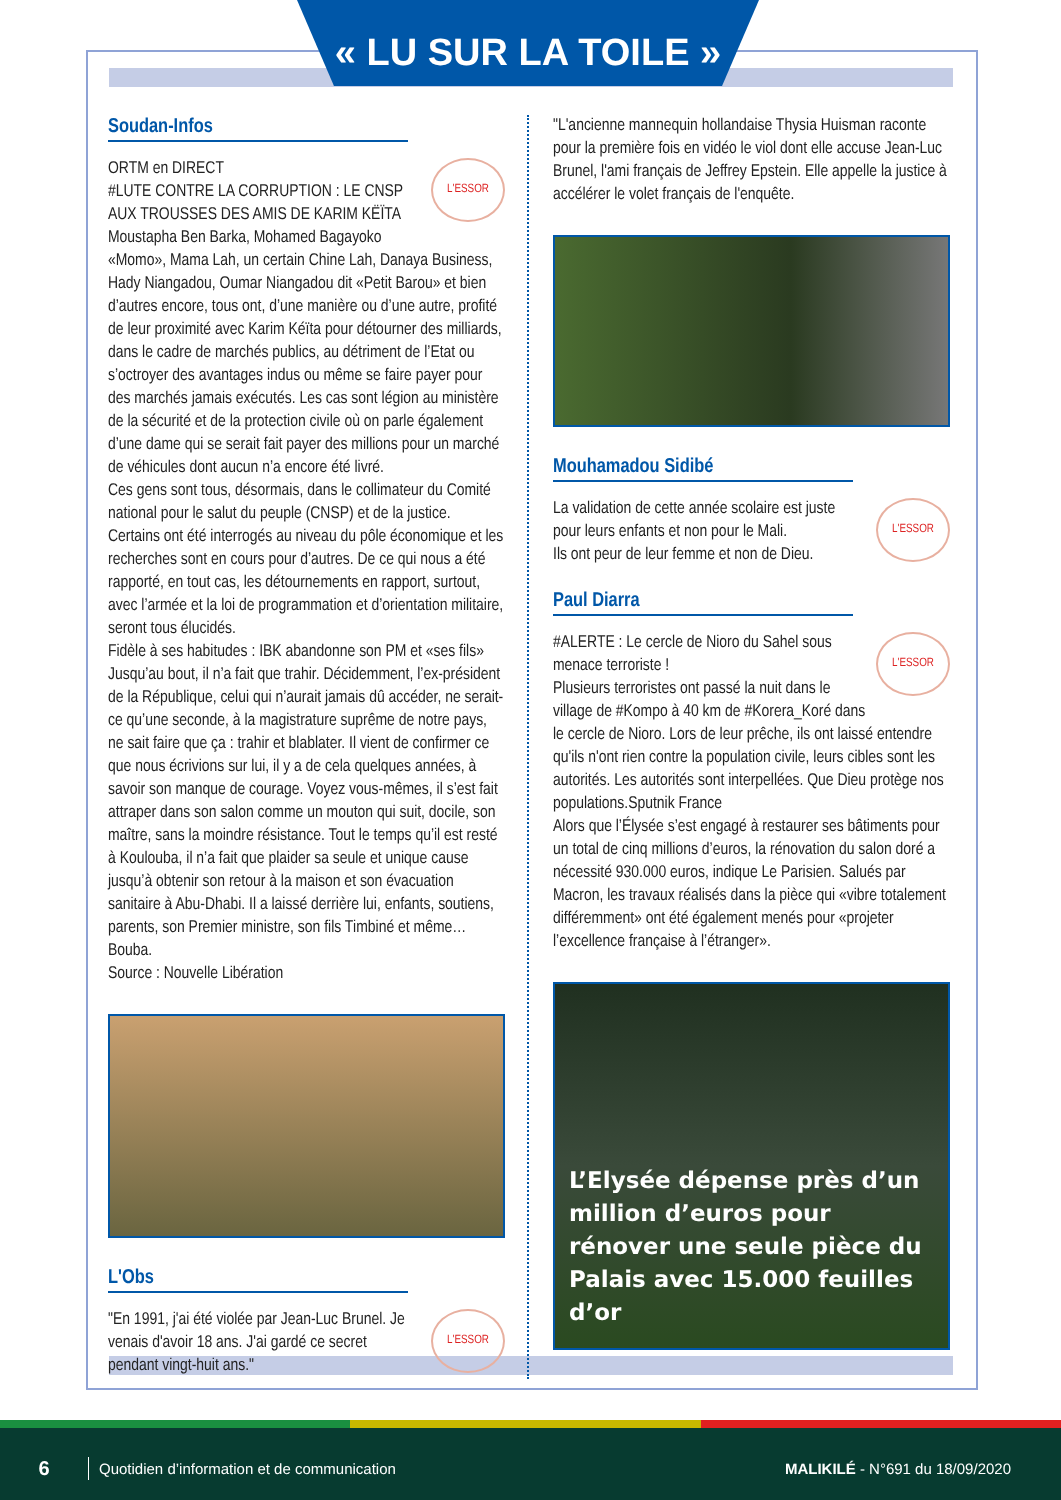« LU SUR LA TOILE »
Soudan-Infos
L'ESSOR
ORTM en DIRECT
#LUTE CONTRE LA CORRUPTION : LE CNSP AUX TROUSSES DES AMIS DE KARIM KËÏTA
Moustapha Ben Barka, Mohamed Bagayoko «Momo», Mama Lah, un certain Chine Lah, Danaya Business, Hady Niangadou, Oumar Niangadou dit «Petit Barou» et bien d’autres encore, tous ont, d’une manière ou d’une autre, profité de leur proximité avec Karim Kéïta pour détourner des milliards, dans le cadre de marchés publics, au détriment de l’Etat ou s’octroyer des avantages indus ou même se faire payer pour des marchés jamais exécutés. Les cas sont légion au ministère de la sécurité et de la protection civile où on parle également d’une dame qui se serait fait payer des millions pour un marché de véhicules dont aucun n’a encore été livré.
Ces gens sont tous, désormais, dans le collimateur du Comité national pour le salut du peuple (CNSP) et de la justice. Certains ont été interrogés au niveau du pôle économique et les recherches sont en cours pour d’autres. De ce qui nous a été rapporté, en tout cas, les détournements en rapport, surtout, avec l’armée et la loi de programmation et d’orientation militaire, seront tous élucidés.
Fidèle à ses habitudes : IBK abandonne son PM et «ses fils»
Jusqu’au bout, il n’a fait que trahir. Décidemment, l’ex-président de la République, celui qui n’aurait jamais dû accéder, ne serait-ce qu’une seconde, à la magistrature suprême de notre pays, ne sait faire que ça : trahir et blablater. Il vient de confirmer ce que nous écrivions sur lui, il y a de cela quelques années, à savoir son manque de courage. Voyez vous-mêmes, il s’est fait attraper dans son salon comme un mouton qui suit, docile, son maître, sans la moindre résistance. Tout le temps qu’il est resté à Koulouba, il n’a fait que plaider sa seule et unique cause jusqu’à obtenir son retour à la maison et son évacuation sanitaire à Abu-Dhabi. Il a laissé derrière lui, enfants, soutiens, parents, son Premier ministre, son fils Timbiné et même… Bouba.
Source : Nouvelle Libération
L'Obs
L'ESSOR
"En 1991, j'ai été violée par Jean-Luc Brunel. Je venais d'avoir 18 ans. J'ai gardé ce secret pendant vingt-huit ans."
"L'ancienne mannequin hollandaise Thysia Huisman raconte pour la première fois en vidéo le viol dont elle accuse Jean-Luc Brunel, l'ami français de Jeffrey Epstein. Elle appelle la justice à accélérer le volet français de l'enquête.
Mouhamadou Sidibé
L'ESSOR
La validation de cette année scolaire est juste pour leurs enfants et non pour le Mali.
Ils ont peur de leur femme et non de Dieu.
Paul Diarra
L'ESSOR
#ALERTE : Le cercle de Nioro du Sahel sous menace terroriste !
Plusieurs terroristes ont passé la nuit dans le village de #Kompo à 40 km de #Korera_Koré dans le cercle de Nioro. Lors de leur prêche, ils ont laissé entendre qu'ils n'ont rien contre la population civile, leurs cibles sont les autorités. Les autorités sont interpellées. Que Dieu protège nos populations.Sputnik France
Alors que l’Élysée s’est engagé à restaurer ses bâtiments pour un total de cinq millions d’euros, la rénovation du salon doré a nécessité 930.000 euros, indique Le Parisien. Salués par Macron, les travaux réalisés dans la pièce qui «vibre totalement différemment» ont été également menés pour «projeter l’excellence française à l’étranger».
L’Elysée dépense près d’un million d’euros pour rénover une seule pièce du Palais avec 15.000 feuilles d’or
6 Quotidien d’information et de communication MALIKILÉ - N°691 du 18/09/2020